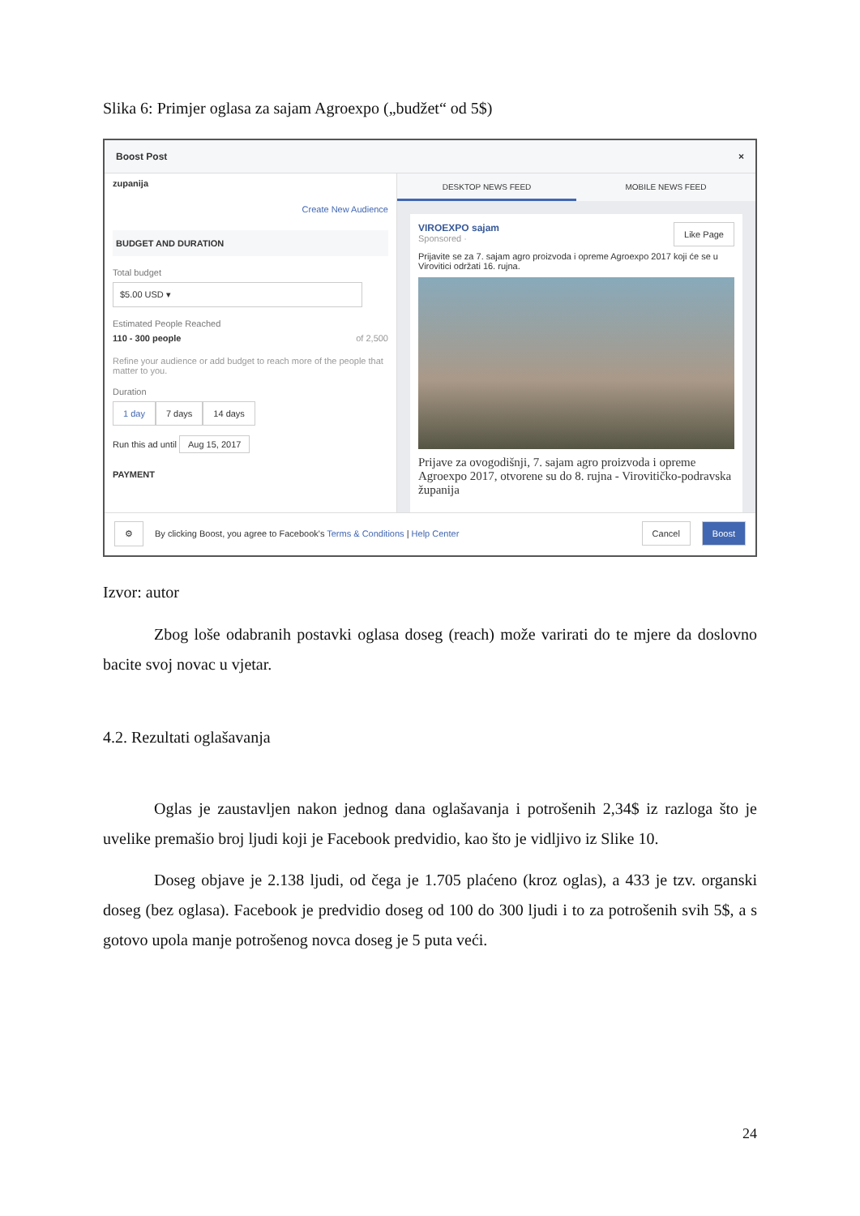Slika 6: Primjer oglasa za sajam Agroexpo („budžet“ od 5$)
Boost Post ×
zupanija
Create New Audience
BUDGET AND DURATION
Total budget
$5.00 USD ▾
Estimated People Reached
110 - 300 people of 2,500
Refine your audience or add budget to reach more of the people that matter to you.
Duration
1 day 7 days 14 days
Run this ad until Aug 15, 2017
PAYMENT
DESKTOP NEWS FEED MOBILE NEWS FEED
VIROEXPO sajam Like Page
Sponsored ·
Prijavite se za 7. sajam agro proizvoda i opreme Agroexpo 2017 koji će se u Virovitici održati 16. rujna.
Prijave za ovogodišnji, 7. sajam agro proizvoda i opreme Agroexpo 2017, otvorene su do 8. rujna - Virovitičko-podravska županija
⚙ By clicking Boost, you agree to Facebook's Terms & Conditions | Help Center Cancel Boost
Izvor: autor
Zbog loše odabranih postavki oglasa doseg (reach) može varirati do te mjere da doslovno bacite svoj novac u vjetar.
4.2. Rezultati oglašavanja
Oglas je zaustavljen nakon jednog dana oglašavanja i potrošenih 2,34$ iz razloga što je uvelike premašio broj ljudi koji je Facebook predvidio, kao što je vidljivo iz Slike 10.
Doseg objave je 2.138 ljudi, od čega je 1.705 plaćeno (kroz oglas), a 433 je tzv. organski doseg (bez oglasa). Facebook je predvidio doseg od 100 do 300 ljudi i to za potrošenih svih 5$, a s gotovo upola manje potrošenog novca doseg je 5 puta veći.
24